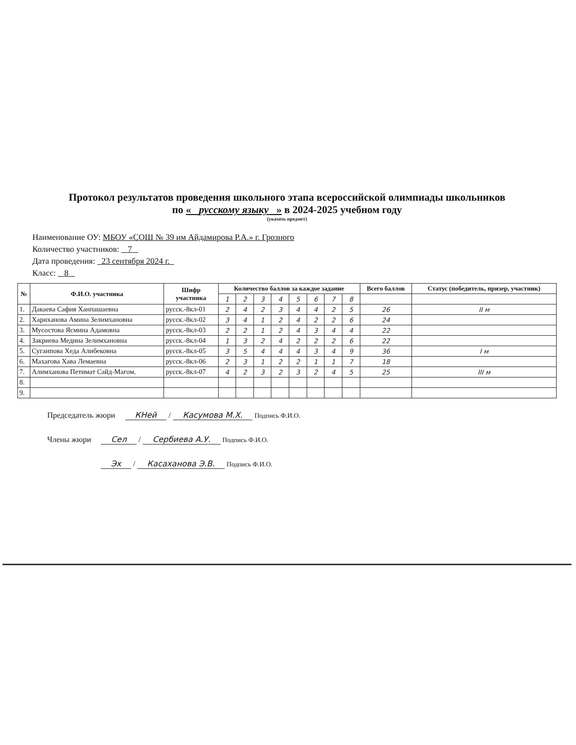Протокол результатов проведения школьного этапа всероссийской олимпиады школьников
по « русскому языку » в 2024-2025 учебном году
(указать предмет)
Наименование ОУ: МБОУ «СОШ № 39 им Айдамирова Р.А.» г. Грозного
Количество участников: 7
Дата проведения: 23 сентября 2024 г.
Класс: 8
| № | Ф.И.О. участника | Шифр участника | Количество баллов за каждое задание | | | | | | | | Всего баллов | Статус (победитель, призер, участник) |
| --- | --- | --- | --- | --- | --- | --- | --- | --- | --- | --- | --- | --- |
| | | | 1 | 2 | 3 | 4 | 5 | 6 | 7 | 8 | | |
| 1. | Дакаева Сафия Ханпашаевна | русск.-8кл-01 | 2 | 4 | 2 | 3 | 4 | 4 | 2 | 5 | 26 | II м |
| 2. | Хариханова Амина Зелимхановна | русск.-8кл-02 | 3 | 4 | 1 | 2 | 4 | 2 | 2 | 6 | 24 | |
| 3. | Мусостова Ясмина Адамовна | русск.-8кл-03 | 2 | 2 | 1 | 2 | 4 | 3 | 4 | 4 | 22 | |
| 4. | Закриева Медина Зелимхановна | русск.-8кл-04 | 1 | 3 | 2 | 4 | 2 | 2 | 2 | 6 | 22 | |
| 5. | Сугаипова Хеда Алибековна | русск.-8кл-05 | 3 | 5 | 4 | 4 | 4 | 3 | 4 | 9 | 36 | I м |
| 6. | Махагова Хава Лемаевна | русск.-8кл-06 | 2 | 3 | 1 | 2 | 2 | 1 | 1 | 7 | 18 | |
| 7. | Алимханова Петимат Сайд-Магом. | русск.-8кл-07 | 4 | 2 | 3 | 2 | 3 | 2 | 4 | 5 | 25 | III м |
| 8. | | | | | | | | | | | | |
| 9. | | | | | | | | | | | | |
Председатель жюри КНей / Касумова М.Х. Подпись Ф.И.О.
Члены жюри Сел / Сербиева А.У. Подпись Ф.И.О.
Эх / Касаханова Э.В. Подпись Ф.И.О.